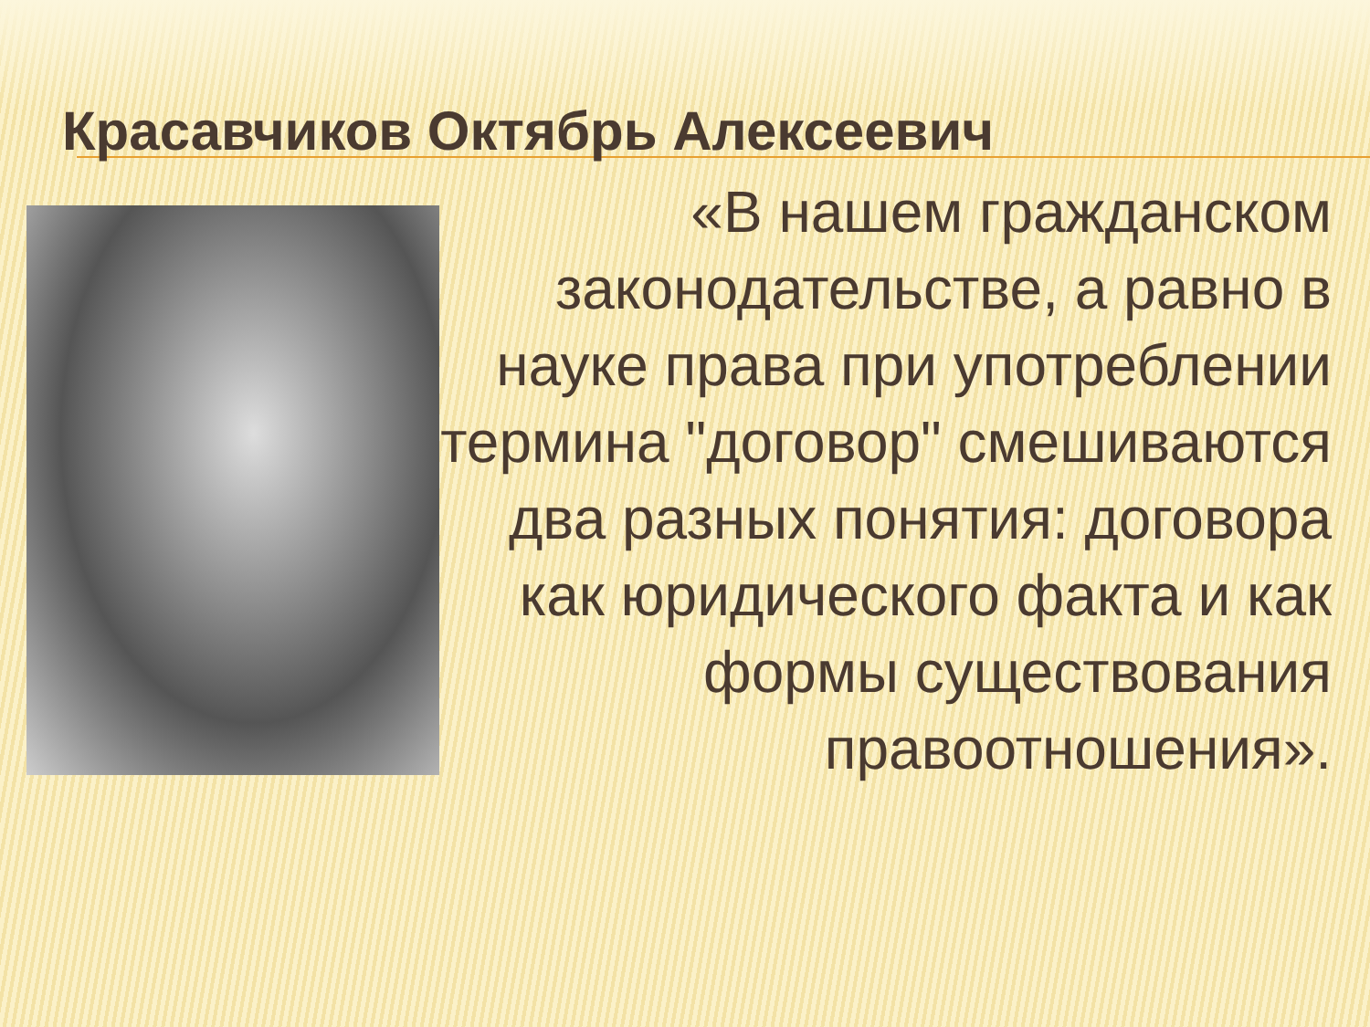Красавчиков Октябрь Алексеевич
«В нашем гражданском законодательстве, а равно в науке права при употреблении термина "договор" смешиваются два разных понятия: договора как юридического факта и как формы существования правоотношения».